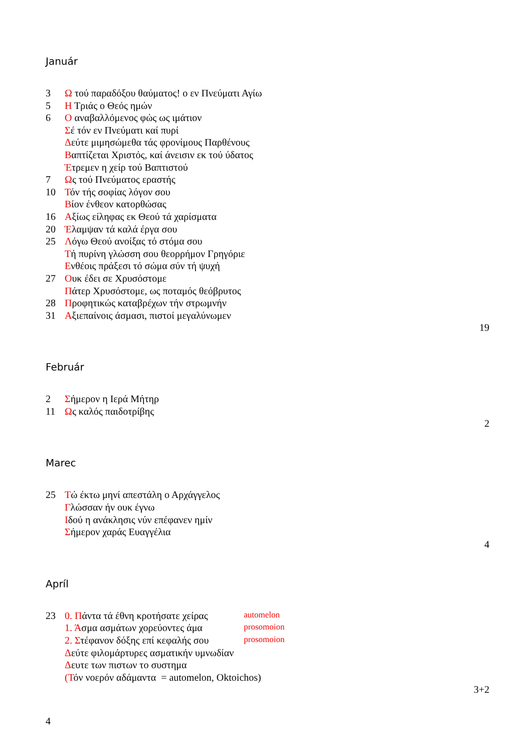Január
| 3 | Ω τού παραδόξου θαύματος! ο εν Πνεύματι Αγίω |
| 5 | Η Τριάς ο Θεός ημών |
| 6 | Ο αναβαλλόμενος φώς ως ιμάτιον |
| | Σ έ τόν εν Πνεύματι καί πυρί |
| | Δ εύτε μιμησώμεθα τάς φρονίμους Παρθένους |
| | Β απτίζεται Χριστός, καί άνεισιν εκ τού ύδατος |
| | Έ τρεμεν η χείρ τού Βαπτιστού |
| 7 | Ω ς τού Πνεύματος εραστής |
| 10 | Τ όν τής σοφίας λόγον σου |
| | Β ίον ένθεον κατορθώσας |
| 16 | Α ξίως είληφας εκ Θεού τά χαρίσματα |
| 20 | Έ λαμψαν τά καλά έργα σου |
| 25 | Λ όγω Θεού ανοίξας τό στόμα σου |
| | Τ ή πυρίνη γλώσση σου θεορρήμον Γρηγόριε |
| | Ε νθέοις πράξεσι τό σώμα σύν τή ψυχή |
| 27 | Ο υκ έδει σε Χρυσόστομε |
| | Π άτερ Χρυσόστομε, ως ποταμός θεόβρυτος |
| 28 | Π ροφητικώς καταβρέχων τήν στρωμνήν |
| 31 | Α ξιεπαίνοις άσμασι, πιστοί μεγαλύνωμεν |
19
Február
| 2 | Σ ήμερον η Ιερά Μήτηρ |
| 11 | Ω ς καλός παιδοτρίβης |
2
Marec
| 25 | Τ ώ έκτω μηνί απεστάλη ο Αρχάγγελος |
| | Γ λώσσαν ήν ουκ έγνω |
| | Ι δού η ανάκλησις νύν επέφανεν ημίν |
| | Σ ήμερον χαράς Ευαγγέλια |
4
Apríl
| 23 | 0. Π άντα τά έθνη κροτήσατε χείρας | automelon |
| | 1. Ά σμα ασμάτων χορεύοντες άμα | prosomoion |
| | 2. Σ τέφανον δόξης επί κεφαλής σου | prosomoion |
| | Δ εύτε φιλομάρτυρες ασματικήν υμνωδίαν | |
| | Δ ευτε των πιστων το συστημα | |
| | (Τ όν νοερόν αδάμαντα = automelon, Oktoichos) | |
3+2
4